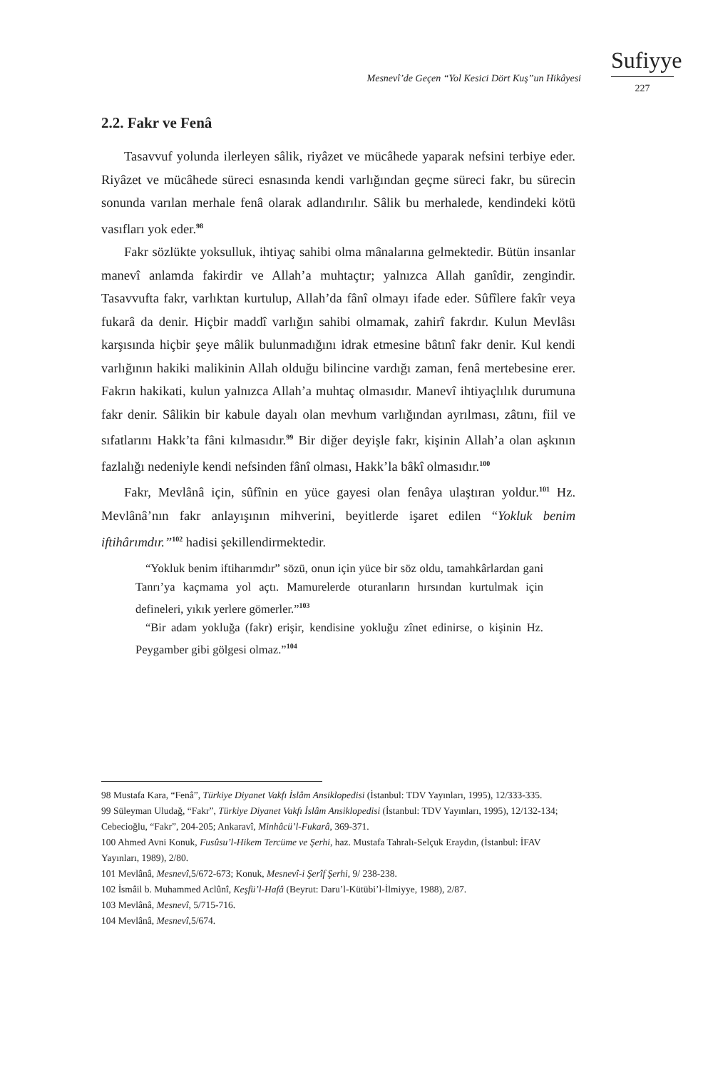Mesnevî’de Geçen “Yol Kesici Dört Kuş”un Hikâyesi
Sufiyye
227
2.2. Fakr ve Fenâ
Tasavvuf yolunda ilerleyen sâlik, riyâzet ve mücâhede yaparak nefsini terbiye eder. Riyâzet ve mücâhede süreci esnasında kendi varlığından geçme süreci fakr, bu sürecin sonunda varılan merhale fenâ olarak adlandırılır. Sâlik bu merhalede, kendindeki kötü vasıfları yok eder.<sup>98</sup>
Fakr sözlükte yoksulluk, ihtiyaç sahibi olma mânalarına gelmektedir. Bütün insanlar manevî anlamda fakirdir ve Allah’a muhtaçtır; yalnızca Allah ganîdir, zengindir. Tasavvufta fakr, varlıktan kurtulup, Allah’da fânî olmayı ifade eder. Sûfîlere fakîr veya fukarâ da denir. Hiçbir maddî varlığın sahibi olmamak, zahirî fakrdır. Kulun Mevlâsı karşısında hiçbir şeye mâlik bulunmadığını idrak etmesine bâtınî fakr denir. Kul kendi varlığının hakiki malikinin Allah olduğu bilincine vardığı zaman, fenâ mertebesine erer. Fakrın hakikati, kulun yalnızca Allah’a muhtaç olmasıdır. Manevî ihtiyaçlılık durumuna fakr denir. Sâlikin bir kabule dayalı olan mevhum varlığından ayrılması, zâtını, fiil ve sıfatlarını Hakk’ta fâni kılmasıdır.<sup>99</sup> Bir diğer deyişle fakr, kişinin Allah’a olan aşkının fazlalığı nedeniyle kendi nefsinden fânî olması, Hakk’la bâkî olmasıdır.<sup>100</sup>
Fakr, Mevlânâ için, sûfînin en yüce gayesi olan fenâya ulaştıran yoldur.<sup>101</sup> Hz. Mevlânâ’nın fakr anlayışının mihverini, beyitlerde işaret edilen “Yokluk benim iftihârımdır.”<sup>102</sup> hadisi şekillendirmektedir.
“Yokluk benim iftiharımdır” sözü, onun için yüce bir söz oldu, tamahkârlardan gani Tanrı’ya kaçmama yol açtı. Mamurelerde oturanların hırsından kurtulmak için defineleri, yıkık yerlere gömerler.”<sup>103</sup>
“Bir adam yokluğa (fakr) erişir, kendisine yokluğu zînet edinirse, o kişinin Hz. Peygamber gibi gölgesi olmaz.”<sup>104</sup>
98 Mustafa Kara, “Fenâ”, Türkiye Diyanet Vakfı İslâm Ansiklopedisi (İstanbul: TDV Yayınları, 1995), 12/333-335.
99 Süleyman Uludağ, “Fakr”, Türkiye Diyanet Vakfı İslâm Ansiklopedisi (İstanbul: TDV Yayınları, 1995), 12/132-134; Cebecioğlu, “Fakr”, 204-205; Ankaravî, Minhâcü’l-Fukarâ, 369-371.
100 Ahmed Avni Konuk, Fusûsu’l-Hikem Tercüme ve Şerhi, haz. Mustafa Tahralı-Selçuk Eraydın, (İstanbul: İFAV Yayınları, 1989), 2/80.
101 Mevlânâ, Mesnevî,5/672-673; Konuk, Mesnevî-i Şerîf Şerhi, 9/ 238-238.
102 İsmâil b. Muhammed Aclûnî, Keşfü’l-Hafâ (Beyrut: Daru’l-Kütübi’l-İlmiyye, 1988), 2/87.
103 Mevlânâ, Mesnevî, 5/715-716.
104 Mevlânâ, Mesnevî, 5/674.